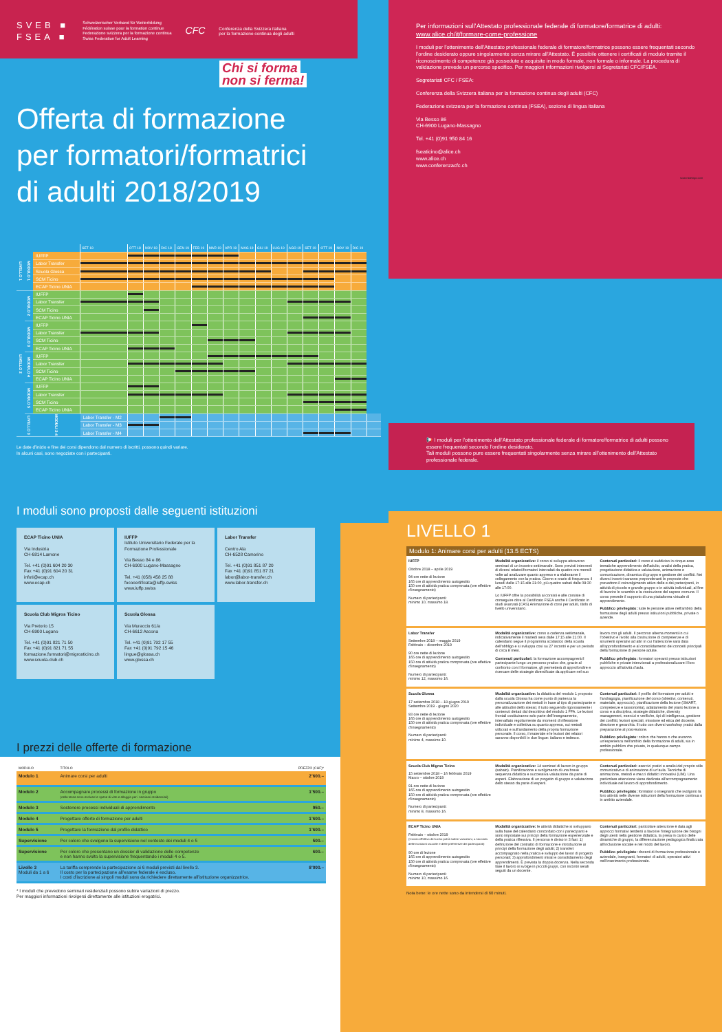SVEB ■
FSEA ■
Schweizerischer Verband für Weiterbildung
Fédération suisse pour la formation continue
Federazione svizzera per la formazione continua
Swiss Federation for Adult Learning
CFC
Conferenza della Svizzera italiana
per la formazione continua degli adulti
Chi si forma
non si ferma!
Offerta di formazione
per formatori/formatrici
di adulti 2018/2019
| | | | SET 18 | OTT 18 | NOV 18 | DIC 18 | GEN 19 | FEB 19 | MAR 19 | APR 19 | MAG 19 | GIU 19 | LUG 19 | AGO 19 | SET 19 | OTT 19 | NOV 19 | DIC 19 | |
| --- | --- | --- | --- | --- | --- | --- | --- | --- | --- | --- | --- | --- | --- | --- | --- | --- | --- | --- | --- |
| LIVELLO 1 | MODULO 1 | IUFFP | | | | | | | | | | | | | | | | | |
| | | Labor Transfer | | | | | | | | | | | | | | | | | |
| | | Scuola Glossa | | | | | | | | | | | | | | | | | |
| | | SCM Ticino | | | | | | | | | | | | | | | | | |
| | | ECAP Ticino UNIA | | | | | | | | | | | | | | | | | |
| LIVELLO 2 | MODULO 2 | IUFFP | | | | | | | | | | | | | | | | | |
| | | Labor Transfer | | | | | | | | | | | | | | | | | |
| | | SCM Ticino | | | | | | | | | | | | | | | | | |
| | | ECAP Ticino UNIA | | | | | | | | | | | | | | | | | |
| | MODULO 3 | IUFFP | | | | | | | | | | | | | | | | | |
| | | Labor Transfer | | | | | | | | | | | | | | | | | |
| | | SCM Ticino | | | | | | | | | | | | | | | | | |
| | | ECAP Ticino UNIA | | | | | | | | | | | | | | | | | |
| | MODULO 4 | IUFFP | | | | | | | | | | | | | | | | | |
| | | Labor Transfer | | | | | | | | | | | | | | | | | |
| | | SCM Ticino | | | | | | | | | | | | | | | | | |
| | | ECAP Ticino UNIA | | | | | | | | | | | | | | | | | |
| | MODULO 5 | IUFFP | | | | | | | | | | | | | | | | | |
| | | Labor Transfer | | | | | | | | | | | | | | | | | |
| | | SCM Ticino | | | | | | | | | | | | | | | | | |
| | | ECAP Ticino UNIA | | | | | | | | | | | | | | | | | |
| | LIVELLO 3 | MODULI 2-4 | Labor Transfer - M2 | | | | | | | | | | | | | | | | |
| | | | Labor Transfer - M3 | | | | | | | | | | | | | | | | |
| | | | Labor Transfer - M4 | | | | | | | | | | | | | | | | |
Le date d’inizio e fine dei corsi dipendono dal numero di iscritti, possono quindi variare.
In alcuni casi, sono negoziate con i partecipanti.
I moduli sono proposti dalle seguenti istituzioni
ECAP Ticino UNIA
Via Industria
CH-6814 Lamone
Tel. +41 (0)91 604 20 30
Fax +41 (0)91 604 20 31
infoti@ecap.ch
www.ecap.ch
IUFFP
Istituto Universitario Federale per la Formazione Professionale
Via Besso 84 e 86
CH-6900 Lugano-Massagno
Tel. +41 (058) 458 25 88
fococertificata@iuffp.swiss
www.iuffp.swiss
Labor Transfer
Centro Ala
CH-6528 Camorino
Tel. +41 (0)91 851 87 20
Fax +41 (0)91 851 87 21
labor@labor-transfer.ch
www.labor-transfer.ch
Scuola Club Migros Ticino
Via Pretorio 15
CH-6900 Lugano
Tel. +41 (0)91 821 71 50
Fax +41 (0)91 821 71 55
formazione.formatori@migrosticino.ch
www.scuola-club.ch
Scuola Glossa
Via Muraccio 61/a
CH-6612 Ascona
Tel. +41 (0)91 792 17 55
Fax +41 (0)91 792 15 46
lingue@glossa.ch
www.glossa.ch
I prezzi delle offerte di formazione
| MODULO | TITOLO | PREZZO (CHF)* |
| --- | --- | --- |
| Modulo 1 | Animare corsi per adulti | 2’600.– |
| Modulo 2 | Accompagnare processi di formazione in gruppo (nella tassa sono escluse le spese di vitto e alloggio per i seminari residenziali) | 1’500.– |
| Modulo 3 | Sostenere processi individuali di apprendimento | 950.– |
| Modulo 4 | Progettare offerte di formazione per adulti | 1’600.– |
| Modulo 5 | Progettare la formazione dal profilo didattico | 1’600.– |
| Supervisione | Per coloro che svolgono la supervisione nel contesto dei moduli 4 o 5 | 500.– |
| Supervisione | Per coloro che presentano un dossier di validazione delle competenze e non hanno svolto la supervisione frequentando i moduli 4 o 5. | 600.– |
| Livello 3 Moduli da 1 a 6 | La tariffa comprende la partecipazione ai 6 moduli previsti dal livello 3. Il costo per la partecipazione all’esame federale è escluso. I costi d’iscrizione ai singoli moduli sono da richiedere direttamente all’istituzione organizzatrice. | 8’000.– |
* I moduli che prevedono seminari residenziali possono subire variazioni di prezzo.
Per maggiori informazioni rivolgersi direttamente alle istituzioni erogatrici.
Per informazioni sull’Attestato professionale federale di formatore/formatrice di adulti:
www.alice.ch/it/formare-come-professione
I moduli per l’ottenimento dell’Attestato professionale federale di formatore/formatrice possono essere frequentati secondo l’ordine desiderato oppure singolarmente senza mirare all’Attestato. È possibile ottenere i certificati di modulo tramite il riconoscimento di competenze già possedute e acquisite in modo formale, non formale o informale. La procedura di validazione prevede un percorso specifico. Per maggiori informazioni rivolgersi ai Segretariati CFC/FSEA.
Segretariati CFC / FSEA:
Conferenza della Svizzera italiana per la formazione continua degli adulti (CFC)
Federazione svizzera per la formazione continua (FSEA), sezione di lingua italiana
Via Besso 86
CH-6900 Lugano-Massagno
Tel. +41 (0)91 950 84 16
fseaticino@alice.ch
www.alice.ch
www.conferenzacfc.ch
sciarinidesign.com
📢 I moduli per l’ottenimento dell’Attestato professionale federale di formatore/formatrice di adulti possono essere frequentati secondo l’ordine desiderato.
Tali moduli possono pure essere frequentati singolarmente senza mirare all’ottenimento dell’Attestato professionale federale.
LIVELLO 1
Modulo 1: Animare corsi per adulti (13.5 ECTS)
| IUFFP Ottobre 2018 – aprile 2019 94 ore nette di lezione 165 ore di apprendimento autogestito 150 ore di attività pratica comprovata (ore effettive d’insegnamento) Numero di partecipanti: minimo 10, massimo 18. | Modalità organizzative: il corso si sviluppa attraverso seminari di un incontro settimanale. Sono previsti interventi di diversi relatori/formatori intercalati da quattro ore mensili volte ad analizzare quanto appreso e a elaborarne il collegamento con la pratica. Giorno e orario di frequenza: il lunedì dalle 17:15 alle 21:00, più quattro sabati dalle 08:30 alle 17:00. Lo IUFFP offre la possibilità ai corsisti e alle corsiste di conseguire oltre al Certificato FSEA anche il Certificato in studi avanzati (CAS) Animazione di corsi per adulti, titolo di livello universitario. | Contenuti particolari: il corso è suddiviso in cinque aree tematiche apprendimento dell’adulto, analisi della pratica, progettazione didattica e valutazione, animazione e comunicazione, dinamica di gruppo e gestione dei conflitti. Nei diversi incontri saranno preponderanti le proposte che prevedono il coinvolgimento attivo delle e dei partecipanti, in attività di piccolo e grande gruppo o in attività individuali, al fine di favorire lo scambio e la costruzione del sapere comune. Il corso prevede il supporto di una piattaforma virtuale di apprendimento. Pubblico privilegiato: tutte le persone attive nell’ambito della formazione degli adulti presso istituzioni pubbliche, private o aziende. |
| Labor Transfer Settembre 2018 – maggio 2019 Febbraio – dicembre 2019 90 ore nette di lezione 165 ore di apprendimento autogestito 150 ore di attività pratica comprovata (ore effettive d’insegnamento) Numero di partecipanti: minimo 12, massimo 16. | Modalità organizzative: corso a cadenza settimanale, indicativamente il martedì sera dalle 17:15 alle 21:00. Il calendario segue il programma scolastico della scuola dell’obbligo e si sviluppa così su 27 incontri e per un periodo di circa 8 mesi. Contenuti particolari: la formazione accompagnerà il partecipante lungo un percorso pratico che, grazie al confronto con il formatore, gli permetterà di approfondire e ricercare delle strategie diversificate da applicare nel suo | lavoro con gli adulti. Il percorso alterna momenti in cui l’obiettivo è rivolto alla costruzione di competenze e di strumenti operativi ad altri in cui l’attenzione sarà data all’approfondimento e al consolidamento dei concetti principali della formazione di persone adulte. Pubblico privilegiato: formatori operanti presso istituzioni pubbliche e private intenzionati a professionalizzare il loro approccio all’attività d’aula. |
| Scuola Glossa 17 settembre 2018 – 18 giugno 2019 Settembre 2019 - giugno 2020 93 ore nette di lezione 165 ore di apprendimento autogestito 150 ore di attività pratica comprovata (ore effettive d’insegnamento) Numero di partecipanti: minimo 4, massimo 10. | Modalità organizzative: la didattica del modulo 1 proposto dalla scuola Glossa ha come punto di partenza la personalizzazione dei metodi in base al tipo di partecipante e alle attitudini dello stesso; il tutto seguendo rigorosamente i contenuti dettati dal descrittivo del modulo 1 FFA. Le lezioni frontali costituiranno solo parte dell’insegnamento, intervallato regolarmente da momenti di riflessione individuale e collettiva su quanto appreso, sui metodi utilizzati e sull’andamento della propria formazione personale. Il corso, il materiale e le lezioni dei relatori saranno disponibili in due lingue: italiano e tedesco. | Contenuti particolari: il profilo del formatore per adulti e l’andragogia, pianificazione del corso (obiettivi, contenuti, materiale, approccio), pianificazione della lezione (SMART, competenze e tassonomia), adattamento del piano lezione a corso e a disciplina, strategie didattiche, diversity management, esercizi e verifiche, tipi di intelligenza, gestione dei conflitti, lezioni speciali, missione ed etica del docente, direzione e gerarchia. Il tutto con diversi workshop pratici dalla preparazione al post-lezione. Pubblico privilegiato: coloro che hanno o che avranno un’esperienza nell’ambito della formazione di adulti, sia in ambito pubblico che privato, in qualunque campo professionale. |
| Scuola Club Migros Ticino 15 settembre 2018 – 16 febbraio 2019 Marzo – ottobre 2019 91 ore nette di lezione 165 ore di apprendimento autogestito 150 ore di attività pratica comprovata (ore effettive d’insegnamento) Numero di partecipanti: minimo 8, massimo 16. | Modalità organizzative: 14 seminari di lavoro in gruppo (sabato). Pianificazione e svolgimento di una breve sequenza didattica e successiva valutazione da parte di esperti. Elaborazione di un progetto di gruppo e valutazione dello stesso da parte di esperti. | Contenuti particolari: esercizi pratici e analisi del proprio stile comunicativo e di animazione di un’aula. Tecniche di animazione, metodi e mezzi didattici innovativi (LIM). Una particolare attenzione viene dedicata all’accompagnamento individuale nel lavoro di approfondimento. Pubblico privilegiato: formatori o insegnanti che svolgono la loro attività nelle diverse istituzioni della formazione continua o in ambito aziendale. |
| ECAP Ticino UNIA Febbraio – ottobre 2019 (L’avvio effettivo del corso potrà subire variazioni, a seconda delle iscrizioni raccolte e delle preferenze dei partecipanti) 90 ore di lezione 165 ore di apprendimento autogestito 150 ore di attività pratica comprovata (ore effettive d’insegnamento) Numero di partecipanti: minimo 10, massimo 16. | Modalità organizzative: le attività didattiche si sviluppano sulla base del calendario concordato con i partecipanti e sono impostate sui principi della formazione esperienziale e della pratica riflessiva. Il percorso è diviso in 3 fasi: 1) definizione del contratto di formazione e introduzione ai principi della formazione degli adulti; 2) transfert accompagnato nella pratica e sviluppo dei lavori di progetto personali; 3) approfondimenti mirati e consolidamento degli apprendimenti. È prevista la doppia docenza. Nella seconda fase il lavoro si svolge in piccoli gruppi, con incontri serali seguiti da un docente. | Contenuti particolari: particolare attenzione è data agli approcci formativi tendenti a favorire l’integrazione dei bisogni degli utenti nella gestione didattica, la presa in carico delle dinamiche di gruppo, la differenziazione pedagogica finalizzata all’inclusione sociale e nel modo del lavoro. Pubblico privilegiato: docenti di formazione professionale e aziendale, insegnanti, formatori di adulti, operatori attivi nell’inserimento professionale. |
Nota bene: le ore nette sono da intendersi di 60 minuti.